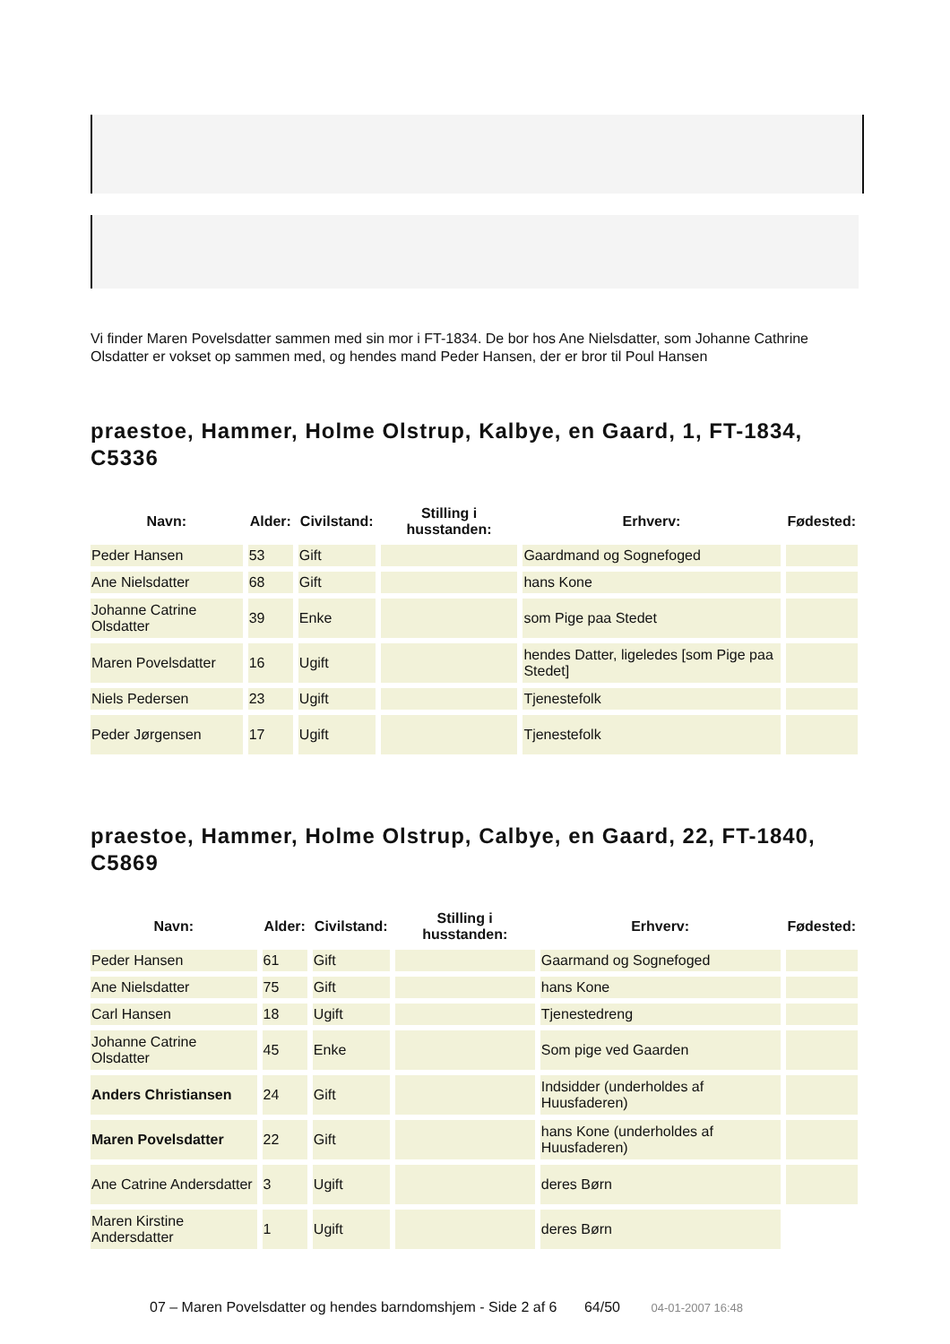Vi finder Maren Povelsdatter sammen med sin mor i FT-1834. De bor hos Ane Nielsdatter, som Johanne Cathrine Olsdatter er vokset op sammen med, og hendes mand Peder Hansen, der er bror til Poul Hansen
praestoe, Hammer, Holme Olstrup, Kalbye, en Gaard, 1, FT-1834, C5336
| Navn: | Alder: | Civilstand: | Stilling i husstanden: | Erhverv: | Fødested: |
| --- | --- | --- | --- | --- | --- |
| Peder Hansen | 53 | Gift | | Gaardmand og Sognefoged | |
| Ane Nielsdatter | 68 | Gift | | hans Kone | |
| Johanne Catrine Olsdatter | 39 | Enke | | som Pige paa Stedet | |
| Maren Povelsdatter | 16 | Ugift | | hendes Datter, ligeledes [som Pige paa Stedet] | |
| Niels Pedersen | 23 | Ugift | | Tjenestefolk | |
| Peder Jørgensen | 17 | Ugift | | Tjenestefolk | |
praestoe, Hammer, Holme Olstrup, Calbye, en Gaard, 22, FT-1840, C5869
| Navn: | Alder: | Civilstand: | Stilling i husstanden: | Erhverv: | Fødested: |
| --- | --- | --- | --- | --- | --- |
| Peder Hansen | 61 | Gift | | Gaarmand og Sognefoged | |
| Ane Nielsdatter | 75 | Gift | | hans Kone | |
| Carl Hansen | 18 | Ugift | | Tjenestedreng | |
| Johanne Catrine Olsdatter | 45 | Enke | | Som pige ved Gaarden | |
| Anders Christiansen | 24 | Gift | | Indsidder (underholdes af Huusfaderen) | |
| Maren Povelsdatter | 22 | Gift | | hans Kone (underholdes af Huusfaderen) | |
| Ane Catrine Andersdatter | 3 | Ugift | | deres Børn | |
| Maren Kirstine Andersdatter | 1 | Ugift | | deres Børn | |
07 – Maren Povelsdatter og hendes barndomshjem - Side 2 af 6 64/50 04-01-2007 16:48